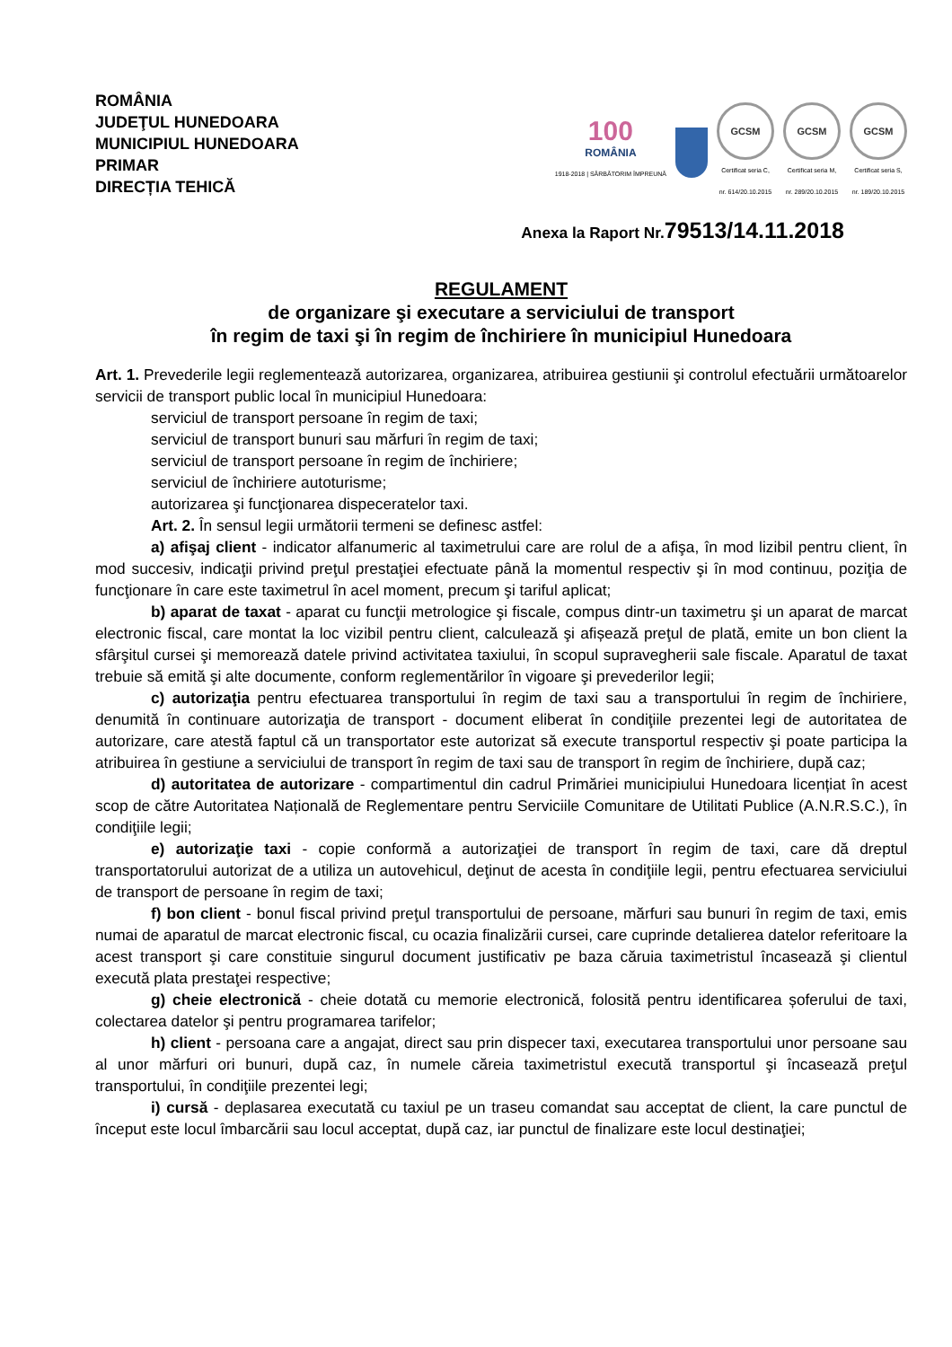ROMÂNIA
JUDEŢUL HUNEDOARA
MUNICIPIUL HUNEDOARA
PRIMAR
DIRECȚIA TEHICĂ
100
ROMÂNIA
1918-2018 | SĂRBĂTORIM ÎMPREUNĂ
GCSM
Certificat seria C,
nr. 614/20.10.2015
GCSM
Certificat seria M,
nr. 289/20.10.2015
GCSM
Certificat seria S,
nr. 189/20.10.2015
Anexa la Raport Nr.79513/14.11.2018
REGULAMENT
de organizare şi executare a serviciului de transport
în regim de taxi şi în regim de închiriere în municipiul Hunedoara
Art. 1. Prevederile legii reglementează autorizarea, organizarea, atribuirea gestiunii şi controlul efectuării următoarelor servicii de transport public local în municipiul Hunedoara:
serviciul de transport persoane în regim de taxi;
serviciul de transport bunuri sau mărfuri în regim de taxi;
serviciul de transport persoane în regim de închiriere;
serviciul de închiriere autoturisme;
autorizarea şi funcţionarea dispeceratelor taxi.
Art. 2. În sensul legii următorii termeni se definesc astfel:
a) afişaj client - indicator alfanumeric al taximetrului care are rolul de a afişa, în mod lizibil pentru client, în mod succesiv, indicaţii privind preţul prestaţiei efectuate până la momentul respectiv şi în mod continuu, poziţia de funcţionare în care este taximetrul în acel moment, precum şi tariful aplicat;
b) aparat de taxat - aparat cu funcţii metrologice şi fiscale, compus dintr-un taximetru şi un aparat de marcat electronic fiscal, care montat la loc vizibil pentru client, calculează şi afișează preţul de plată, emite un bon client la sfârşitul cursei şi memorează datele privind activitatea taxiului, în scopul supravegherii sale fiscale. Aparatul de taxat trebuie să emită şi alte documente, conform reglementărilor în vigoare şi prevederilor legii;
c) autorizaţia pentru efectuarea transportului în regim de taxi sau a transportului în regim de închiriere, denumită în continuare autorizaţia de transport - document eliberat în condiţiile prezentei legi de autoritatea de autorizare, care atestă faptul că un transportator este autorizat să execute transportul respectiv şi poate participa la atribuirea în gestiune a serviciului de transport în regim de taxi sau de transport în regim de închiriere, după caz;
d) autoritatea de autorizare - compartimentul din cadrul Primăriei municipiului Hunedoara licențiat în acest scop de către Autoritatea Națională de Reglementare pentru Serviciile Comunitare de Utilitati Publice (A.N.R.S.C.), în condiţiile legii;
e) autorizaţie taxi - copie conformă a autorizaţiei de transport în regim de taxi, care dă dreptul transportatorului autorizat de a utiliza un autovehicul, deţinut de acesta în condiţiile legii, pentru efectuarea serviciului de transport de persoane în regim de taxi;
f) bon client - bonul fiscal privind preţul transportului de persoane, mărfuri sau bunuri în regim de taxi, emis numai de aparatul de marcat electronic fiscal, cu ocazia finalizării cursei, care cuprinde detalierea datelor referitoare la acest transport şi care constituie singurul document justificativ pe baza căruia taximetristul încasează şi clientul execută plata prestaţei respective;
g) cheie electronică - cheie dotată cu memorie electronică, folosită pentru identificarea șoferului de taxi, colectarea datelor şi pentru programarea tarifelor;
h) client - persoana care a angajat, direct sau prin dispecer taxi, executarea transportului unor persoane sau al unor mărfuri ori bunuri, după caz, în numele căreia taximetristul execută transportul şi încasează preţul transportului, în condiţiile prezentei legi;
i) cursă - deplasarea executată cu taxiul pe un traseu comandat sau acceptat de client, la care punctul de început este locul îmbarcării sau locul acceptat, după caz, iar punctul de finalizare este locul destinaţiei;